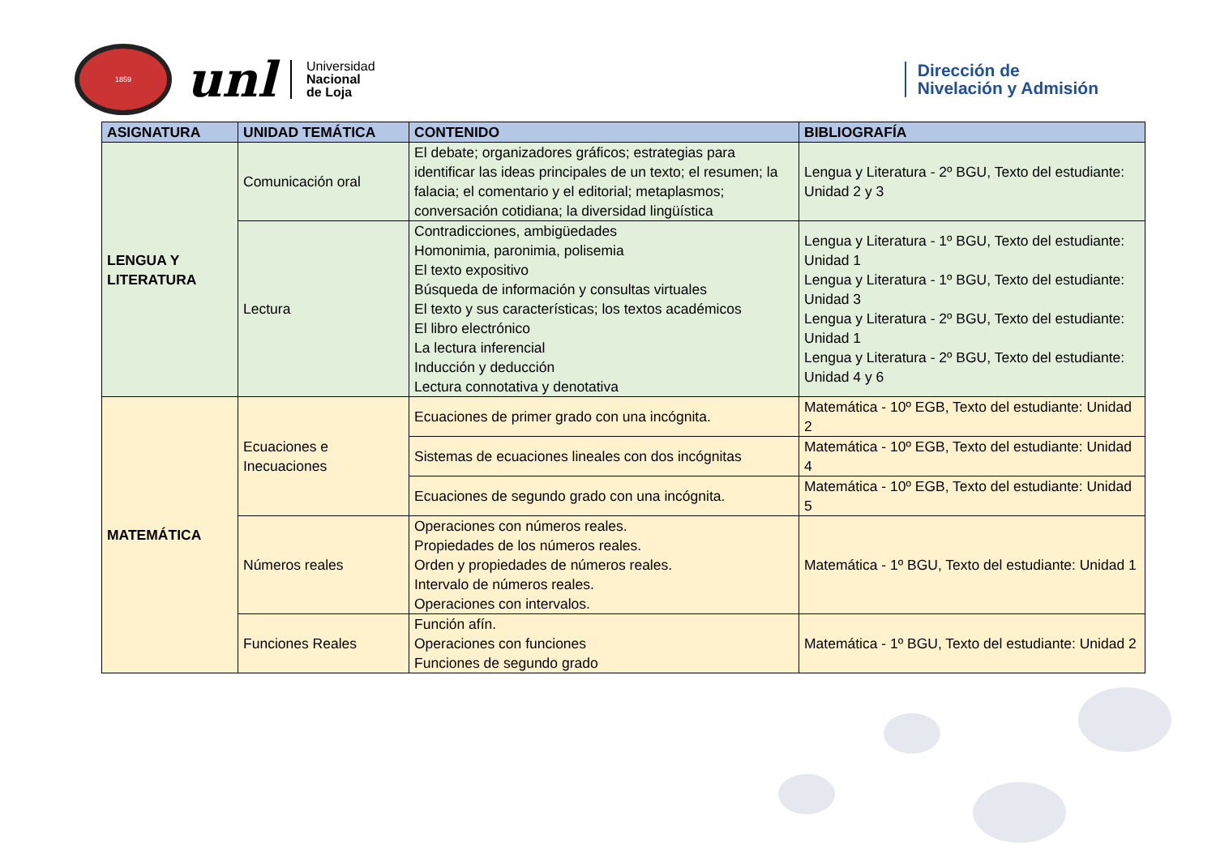1859
unl
Universidad
Nacional
de Loja
Dirección de
Nivelación y Admisión
| ASIGNATURA | UNIDAD TEMÁTICA | CONTENIDO | BIBLIOGRAFÍA |
| --- | --- | --- | --- |
| LENGUA Y LITERATURA | Comunicación oral | El debate; organizadores gráficos; estrategias para identificar las ideas principales de un texto; el resumen; la falacia; el comentario y el editorial; metaplasmos; conversación cotidiana; la diversidad lingüística | Lengua y Literatura - 2º BGU, Texto del estudiante: Unidad 2 y 3 |
| | Lectura | Contradicciones, ambigüedades Homonimia, paronimia, polisemia El texto expositivo Búsqueda de información y consultas virtuales El texto y sus características; los textos académicos El libro electrónico La lectura inferencial Inducción y deducción Lectura connotativa y denotativa | Lengua y Literatura - 1º BGU, Texto del estudiante: Unidad 1 Lengua y Literatura - 1º BGU, Texto del estudiante: Unidad 3 Lengua y Literatura - 2º BGU, Texto del estudiante: Unidad 1 Lengua y Literatura - 2º BGU, Texto del estudiante: Unidad 4 y 6 |
| MATEMÁTICA | Ecuaciones e Inecuaciones | Ecuaciones de primer grado con una incógnita. | Matemática - 10º EGB, Texto del estudiante: Unidad 2 |
| | | Sistemas de ecuaciones lineales con dos incógnitas | Matemática - 10º EGB, Texto del estudiante: Unidad 4 |
| | | Ecuaciones de segundo grado con una incógnita. | Matemática - 10º EGB, Texto del estudiante: Unidad 5 |
| | Números reales | Operaciones con números reales. Propiedades de los números reales. Orden y propiedades de números reales. Intervalo de números reales. Operaciones con intervalos. | Matemática - 1º BGU, Texto del estudiante: Unidad 1 |
| | Funciones Reales | Función afín. Operaciones con funciones Funciones de segundo grado | Matemática - 1º BGU, Texto del estudiante: Unidad 2 |